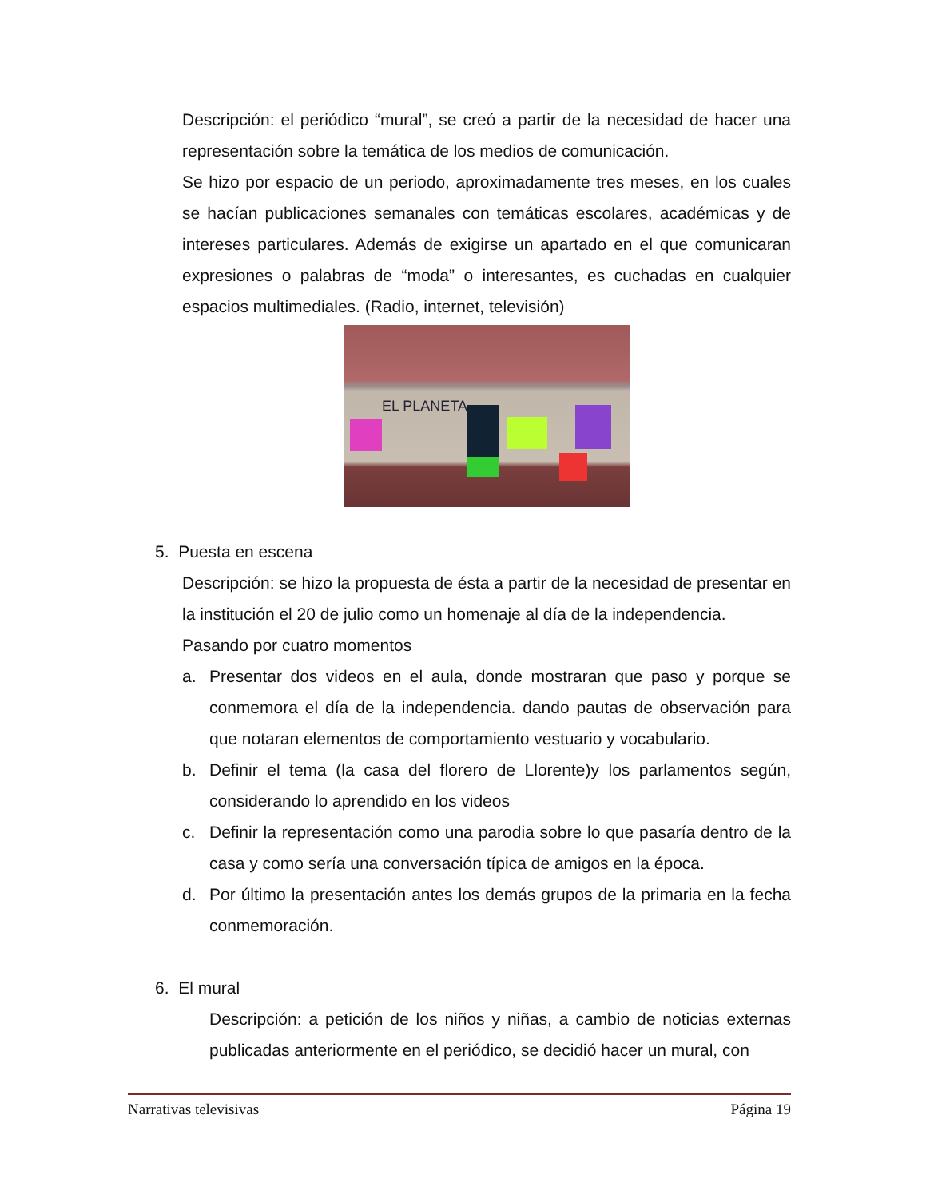Descripción: el periódico “mural”, se creó a partir de la necesidad de hacer una representación sobre la temática de los medios de comunicación.
Se hizo por espacio de un periodo, aproximadamente tres meses, en los cuales se hacían publicaciones semanales con temáticas escolares, académicas y de intereses particulares. Además de exigirse un apartado en el que comunicaran expresiones o palabras de “moda” o interesantes, es cuchadas en cualquier espacios multimediales. (Radio, internet, televisión)
EL PLANETA
5. Puesta en escena
Descripción: se hizo la propuesta de ésta a partir de la necesidad de presentar en la institución el 20 de julio como un homenaje al día de la independencia.
Pasando por cuatro momentos
a. Presentar dos videos en el aula, donde mostraran que paso y porque se conmemora el día de la independencia. dando pautas de observación para que notaran elementos de comportamiento vestuario y vocabulario.
b. Definir el tema (la casa del florero de Llorente)y los parlamentos según, considerando lo aprendido en los videos
c. Definir la representación como una parodia sobre lo que pasaría dentro de la casa y como sería una conversación típica de amigos en la época.
d. Por último la presentación antes los demás grupos de la primaria en la fecha conmemoración.
6. El mural
Descripción: a petición de los niños y niñas, a cambio de noticias externas publicadas anteriormente en el periódico, se decidió hacer un mural, con
Narrativas televisivas Página 19